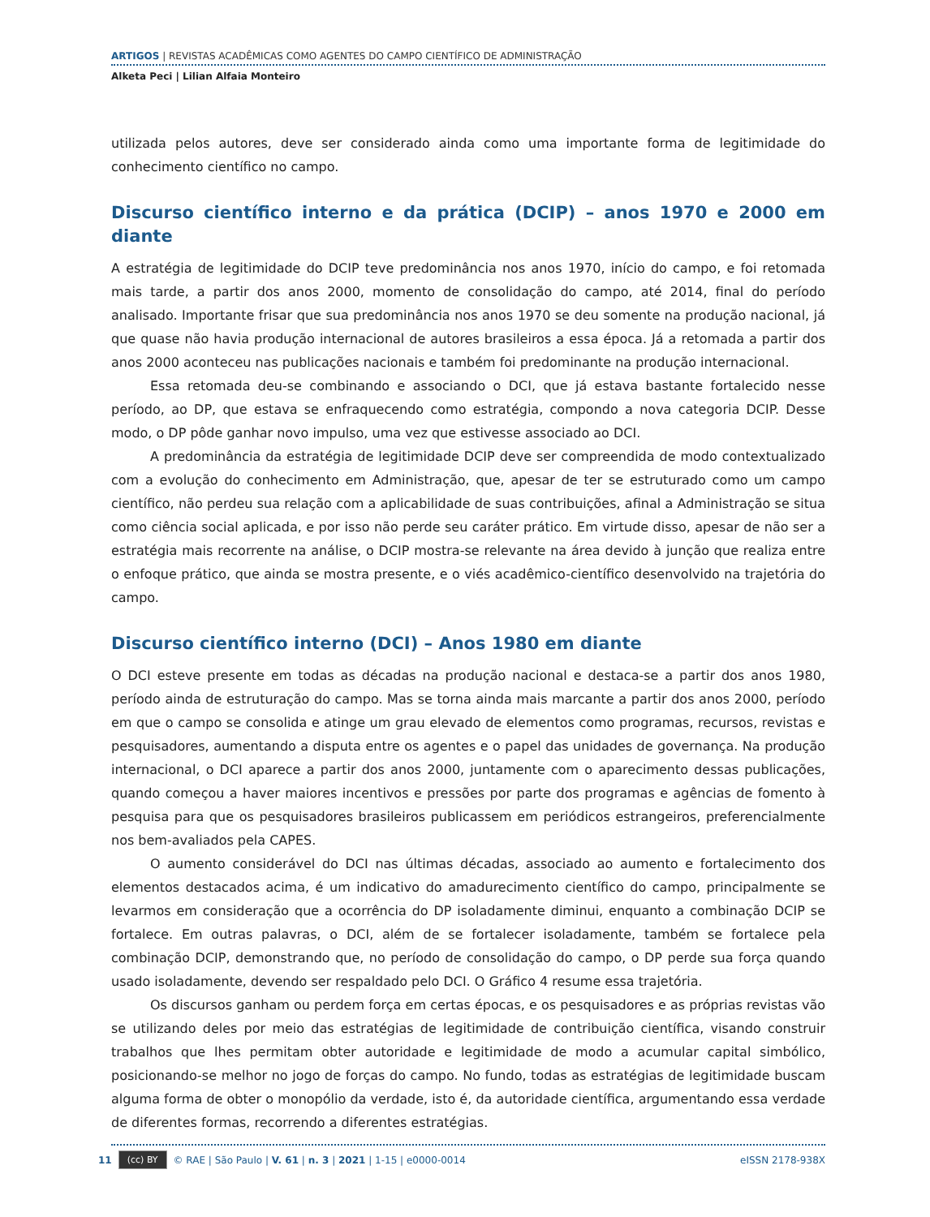ARTIGOS | REVISTAS ACADÊMICAS COMO AGENTES DO CAMPO CIENTÍFICO DE ADMINISTRAÇÃO
Alketa Peci | Lilian Alfaia Monteiro
utilizada pelos autores, deve ser considerado ainda como uma importante forma de legitimidade do conhecimento científico no campo.
Discurso científico interno e da prática (DCIP) – anos 1970 e 2000 em diante
A estratégia de legitimidade do DCIP teve predominância nos anos 1970, início do campo, e foi retomada mais tarde, a partir dos anos 2000, momento de consolidação do campo, até 2014, final do período analisado. Importante frisar que sua predominância nos anos 1970 se deu somente na produção nacional, já que quase não havia produção internacional de autores brasileiros a essa época. Já a retomada a partir dos anos 2000 aconteceu nas publicações nacionais e também foi predominante na produção internacional.
Essa retomada deu-se combinando e associando o DCI, que já estava bastante fortalecido nesse período, ao DP, que estava se enfraquecendo como estratégia, compondo a nova categoria DCIP. Desse modo, o DP pôde ganhar novo impulso, uma vez que estivesse associado ao DCI.
A predominância da estratégia de legitimidade DCIP deve ser compreendida de modo contextualizado com a evolução do conhecimento em Administração, que, apesar de ter se estruturado como um campo científico, não perdeu sua relação com a aplicabilidade de suas contribuições, afinal a Administração se situa como ciência social aplicada, e por isso não perde seu caráter prático. Em virtude disso, apesar de não ser a estratégia mais recorrente na análise, o DCIP mostra-se relevante na área devido à junção que realiza entre o enfoque prático, que ainda se mostra presente, e o viés acadêmico-científico desenvolvido na trajetória do campo.
Discurso científico interno (DCI) – Anos 1980 em diante
O DCI esteve presente em todas as décadas na produção nacional e destaca-se a partir dos anos 1980, período ainda de estruturação do campo. Mas se torna ainda mais marcante a partir dos anos 2000, período em que o campo se consolida e atinge um grau elevado de elementos como programas, recursos, revistas e pesquisadores, aumentando a disputa entre os agentes e o papel das unidades de governança. Na produção internacional, o DCI aparece a partir dos anos 2000, juntamente com o aparecimento dessas publicações, quando começou a haver maiores incentivos e pressões por parte dos programas e agências de fomento à pesquisa para que os pesquisadores brasileiros publicassem em periódicos estrangeiros, preferencialmente nos bem-avaliados pela CAPES.
O aumento considerável do DCI nas últimas décadas, associado ao aumento e fortalecimento dos elementos destacados acima, é um indicativo do amadurecimento científico do campo, principalmente se levarmos em consideração que a ocorrência do DP isoladamente diminui, enquanto a combinação DCIP se fortalece. Em outras palavras, o DCI, além de se fortalecer isoladamente, também se fortalece pela combinação DCIP, demonstrando que, no período de consolidação do campo, o DP perde sua força quando usado isoladamente, devendo ser respaldado pelo DCI. O Gráfico 4 resume essa trajetória.
Os discursos ganham ou perdem força em certas épocas, e os pesquisadores e as próprias revistas vão se utilizando deles por meio das estratégias de legitimidade de contribuição científica, visando construir trabalhos que lhes permitam obter autoridade e legitimidade de modo a acumular capital simbólico, posicionando-se melhor no jogo de forças do campo. No fundo, todas as estratégias de legitimidade buscam alguma forma de obter o monopólio da verdade, isto é, da autoridade científica, argumentando essa verdade de diferentes formas, recorrendo a diferentes estratégias.
11 (cc) BY © RAE | São Paulo | V. 61 | n. 3 | 2021 | 1-15 | e0000-0014 eISSN 2178-938X